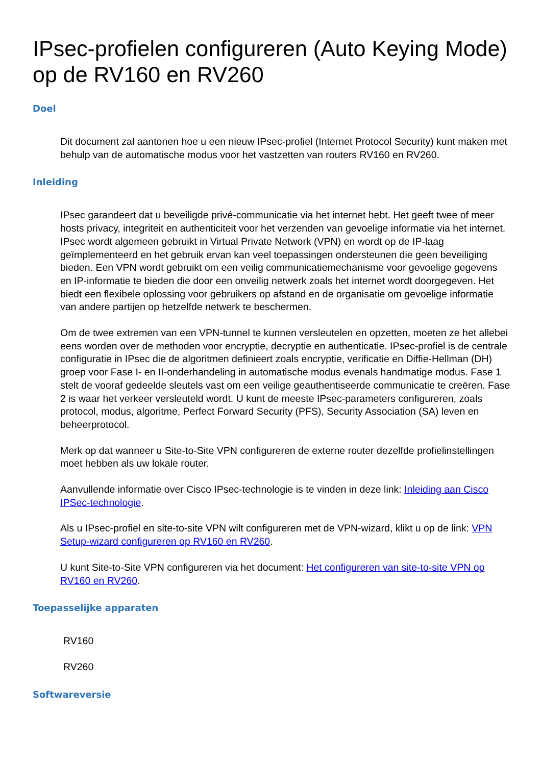IPsec-profielen configureren (Auto Keying Mode) op de RV160 en RV260
Doel
Dit document zal aantonen hoe u een nieuw IPsec-profiel (Internet Protocol Security) kunt maken met behulp van de automatische modus voor het vastzetten van routers RV160 en RV260.
Inleiding
IPsec garandeert dat u beveiligde privé-communicatie via het internet hebt. Het geeft twee of meer hosts privacy, integriteit en authenticiteit voor het verzenden van gevoelige informatie via het internet. IPsec wordt algemeen gebruikt in Virtual Private Network (VPN) en wordt op de IP-laag geïmplementeerd en het gebruik ervan kan veel toepassingen ondersteunen die geen beveiliging bieden. Een VPN wordt gebruikt om een veilig communicatiemechanisme voor gevoelige gegevens en IP-informatie te bieden die door een onveilig netwerk zoals het internet wordt doorgegeven. Het biedt een flexibele oplossing voor gebruikers op afstand en de organisatie om gevoelige informatie van andere partijen op hetzelfde netwerk te beschermen.
Om de twee extremen van een VPN-tunnel te kunnen versleutelen en opzetten, moeten ze het allebei eens worden over de methoden voor encryptie, decryptie en authenticatie. IPsec-profiel is de centrale configuratie in IPsec die de algoritmen definieert zoals encryptie, verificatie en Diffie-Hellman (DH) groep voor Fase I- en II-onderhandeling in automatische modus evenals handmatige modus. Fase 1 stelt de vooraf gedeelde sleutels vast om een veilige geauthentiseerde communicatie te creëren. Fase 2 is waar het verkeer versleuteld wordt. U kunt de meeste IPsec-parameters configureren, zoals protocol, modus, algoritme, Perfect Forward Security (PFS), Security Association (SA) leven en beheerprotocol.
Merk op dat wanneer u Site-to-Site VPN configureren de externe router dezelfde profielinstellingen moet hebben als uw lokale router.
Aanvullende informatie over Cisco IPsec-technologie is te vinden in deze link: Inleiding aan Cisco IPSec-technologie.
Als u IPsec-profiel en site-to-site VPN wilt configureren met de VPN-wizard, klikt u op de link: VPN Setup-wizard configureren op RV160 en RV260.
U kunt Site-to-Site VPN configureren via het document: Het configureren van site-to-site VPN op RV160 en RV260.
Toepasselijke apparaten
RV160
RV260
Softwareversie